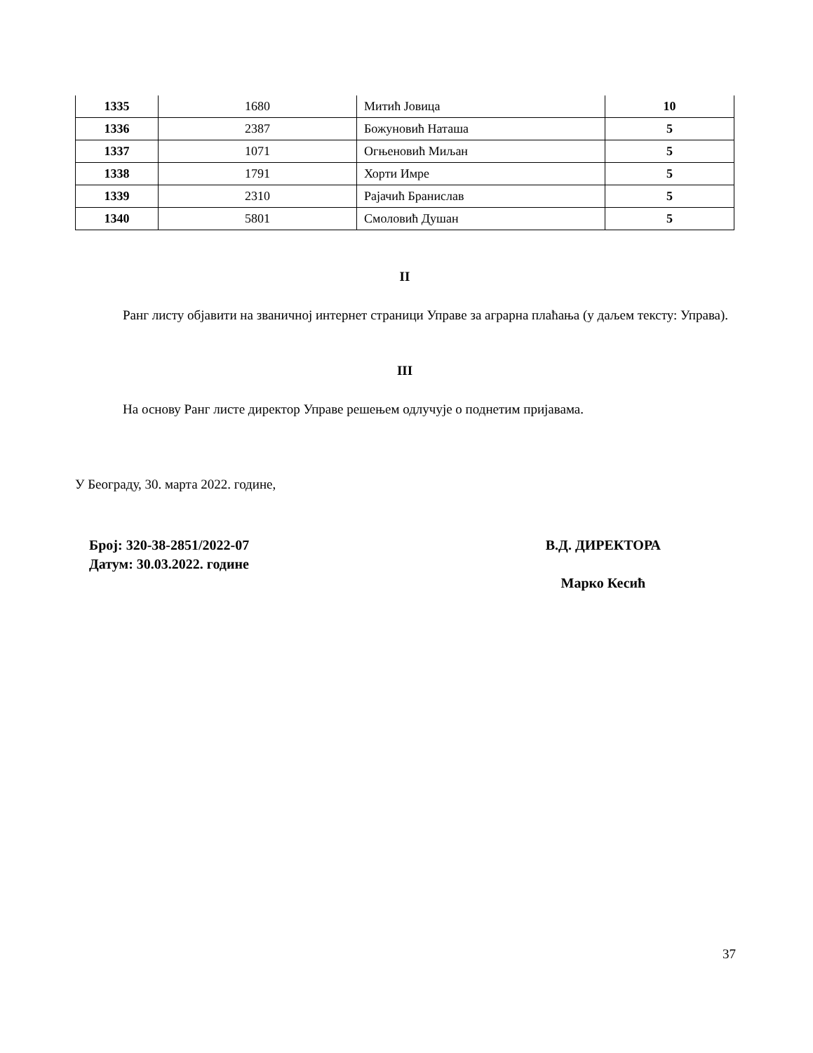| 1335 | 1680 | Митић Јовица | 10 |
| 1336 | 2387 | Божуновић Наташа | 5 |
| 1337 | 1071 | Огњеновић Миљан | 5 |
| 1338 | 1791 | Хорти Имре | 5 |
| 1339 | 2310 | Рајачић Бранислав | 5 |
| 1340 | 5801 | Смоловић Душан | 5 |
II
Ранг листу објавити на званичној интернет страници Управе за аграрна плаћања (у даљем тексту: Управа).
III
На основу Ранг листе директор Управе решењем одлучује о поднетим пријавама.
У Београду, 30. марта 2022. године,
Број: 320-38-2851/2022-07
Датум: 30.03.2022. године
В.Д. ДИРЕКТОРА
Марко Кесић
37